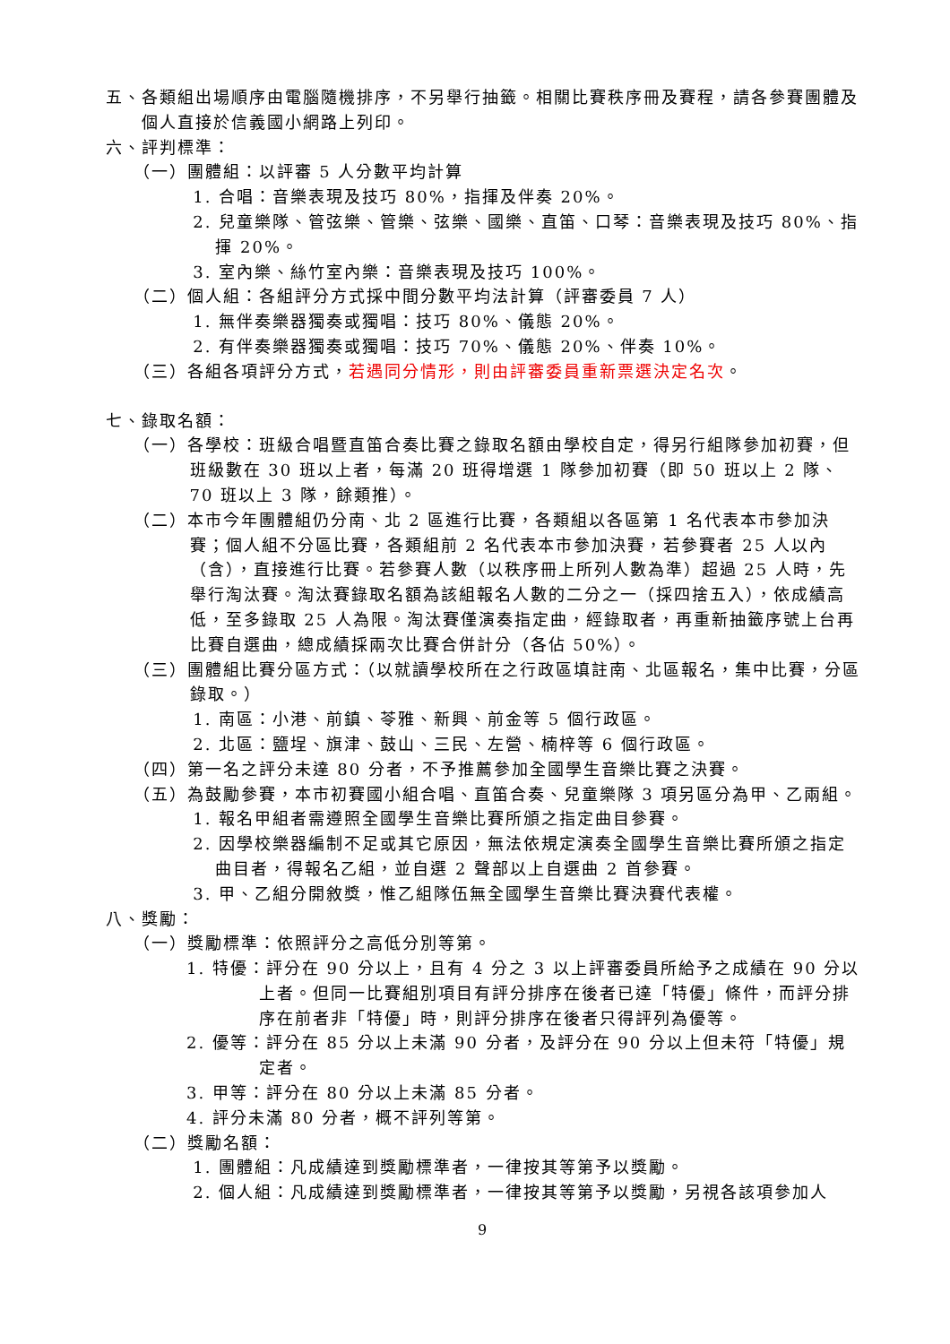五、各類組出場順序由電腦隨機排序，不另舉行抽籤。相關比賽秩序冊及賽程，請各參賽團體及個人直接於信義國小網路上列印。
六、評判標準：
（一）團體組：以評審 5 人分數平均計算
1. 合唱：音樂表現及技巧 80%，指揮及伴奏 20%。
2. 兒童樂隊、管弦樂、管樂、弦樂、國樂、直笛、口琴：音樂表現及技巧 80%、指揮 20%。
3. 室內樂、絲竹室內樂：音樂表現及技巧 100%。
（二）個人組：各組評分方式採中間分數平均法計算（評審委員 7 人）
1. 無伴奏樂器獨奏或獨唱：技巧 80%、儀態 20%。
2. 有伴奏樂器獨奏或獨唱：技巧 70%、儀態 20%、伴奏 10%。
（三）各組各項評分方式，若遇同分情形，則由評審委員重新票選決定名次。
七、錄取名額：
（一）各學校：班級合唱暨直笛合奏比賽之錄取名額由學校自定，得另行組隊參加初賽，但班級數在 30 班以上者，每滿 20 班得增選 1 隊參加初賽（即 50 班以上 2 隊、70 班以上 3 隊，餘類推）。
（二）本市今年團體組仍分南、北 2 區進行比賽，各類組以各區第 1 名代表本市參加決賽；個人組不分區比賽，各類組前 2 名代表本市參加決賽，若參賽者 25 人以內（含），直接進行比賽。若參賽人數（以秩序冊上所列人數為準）超過 25 人時，先舉行淘汰賽。淘汰賽錄取名額為該組報名人數的二分之一（採四捨五入），依成績高低，至多錄取 25 人為限。淘汰賽僅演奏指定曲，經錄取者，再重新抽籤序號上台再比賽自選曲，總成績採兩次比賽合併計分（各佔 50%）。
（三）團體組比賽分區方式：（以就讀學校所在之行政區填註南、北區報名，集中比賽，分區錄取。）
1. 南區：小港、前鎮、苓雅、新興、前金等 5 個行政區。
2. 北區：鹽埕、旗津、鼓山、三民、左營、楠梓等 6 個行政區。
（四）第一名之評分未達 80 分者，不予推薦參加全國學生音樂比賽之決賽。
（五）為鼓勵參賽，本市初賽國小組合唱、直笛合奏、兒童樂隊 3 項另區分為甲、乙兩組。
1. 報名甲組者需遵照全國學生音樂比賽所頒之指定曲目參賽。
2. 因學校樂器編制不足或其它原因，無法依規定演奏全國學生音樂比賽所頒之指定曲目者，得報名乙組，並自選 2 聲部以上自選曲 2 首參賽。
3. 甲、乙組分開敘獎，惟乙組隊伍無全國學生音樂比賽決賽代表權。
八、獎勵：
（一）獎勵標準：依照評分之高低分別等第。
1. 特優：評分在 90 分以上，且有 4 分之 3 以上評審委員所給予之成績在 90 分以上者。但同一比賽組別項目有評分排序在後者已達「特優」條件，而評分排序在前者非「特優」時，則評分排序在後者只得評列為優等。
2. 優等：評分在 85 分以上未滿 90 分者，及評分在 90 分以上但未符「特優」規定者。
3. 甲等：評分在 80 分以上未滿 85 分者。
4. 評分未滿 80 分者，概不評列等第。
（二）獎勵名額：
1. 團體組：凡成績達到獎勵標準者，一律按其等第予以獎勵。
2. 個人組：凡成績達到獎勵標準者，一律按其等第予以獎勵，另視各該項參加人
9